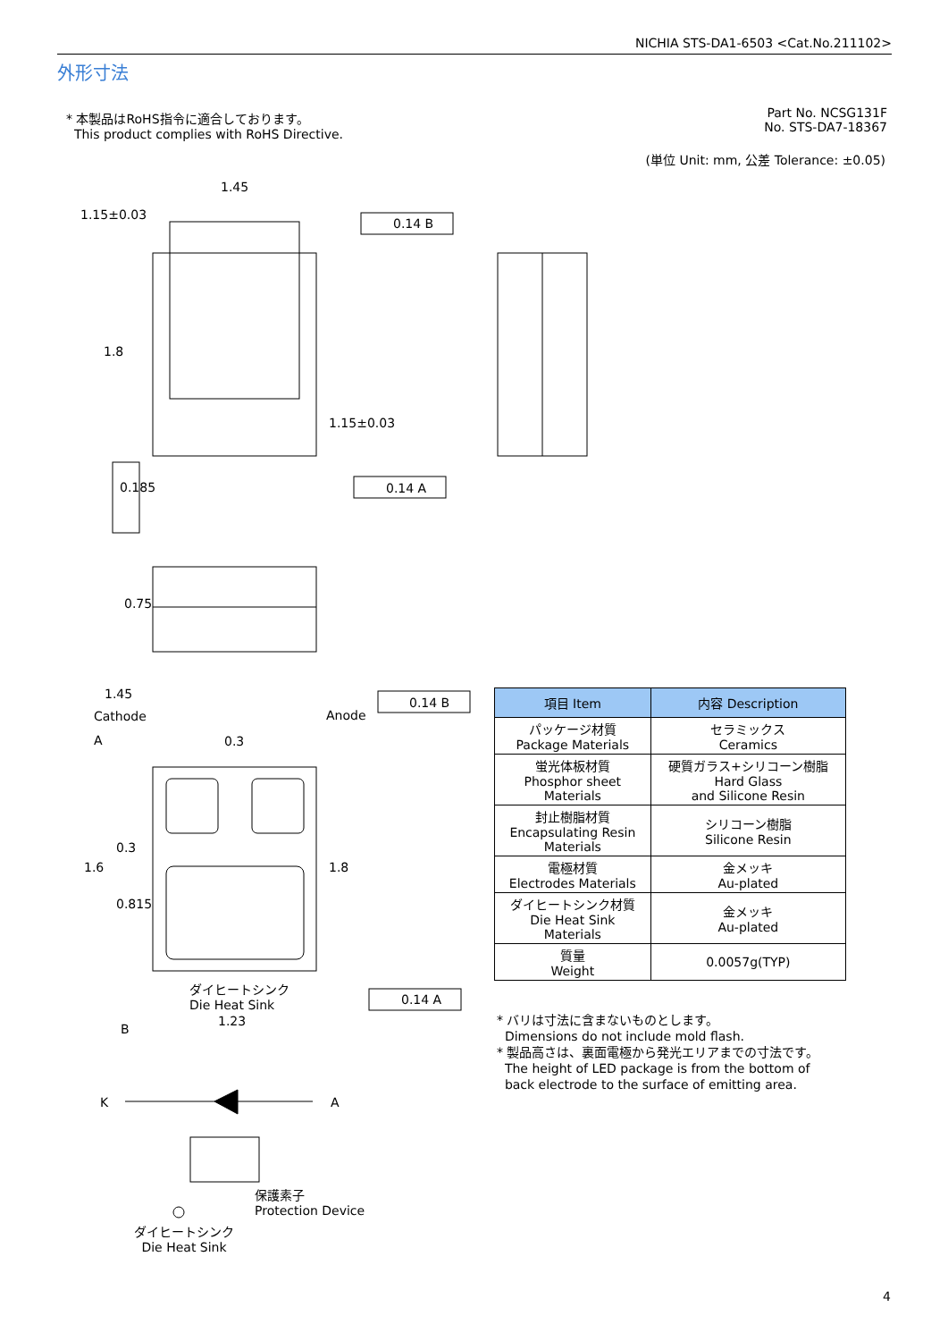NICHIA STS-DA1-6503 <Cat.No.211102>
外形寸法
* 本製品はRoHS指令に適合しております。
This product complies with RoHS Directive.
Part No. NCSG131F
No. STS-DA7-18367
(単位 Unit: mm, 公差 Tolerance: ±0.05)
1.45
1.15±0.03
0.14 B
1.8
1.15±0.03
0.14 A
0.185
0.75
1.45
Cathode Anode
0.14 B
A 0.3
1.6
0.3
0.815
1.8
ダイヒートシンク
Die Heat Sink
0.14 A
1.23
B
K A
保護素子
Protection Device
ダイヒートシンク
Die Heat Sink
| 項目 Item | 内容 Description |
| --- | --- |
| パッケージ材質 Package Materials | セラミックス Ceramics |
| 蛍光体板材質 Phosphor sheet Materials | 硬質ガラス+シリコーン樹脂 Hard Glass and Silicone Resin |
| 封止樹脂材質 Encapsulating Resin Materials | シリコーン樹脂 Silicone Resin |
| 電極材質 Electrodes Materials | 金メッキ Au-plated |
| ダイヒートシンク材質 Die Heat Sink Materials | 金メッキ Au-plated |
| 質量 Weight | 0.0057g(TYP) |
* バリは寸法に含まないものとします。
Dimensions do not include mold flash.
* 製品高さは、裏面電極から発光エリアまでの寸法です。
The height of LED package is from the bottom of
back electrode to the surface of emitting area.
4